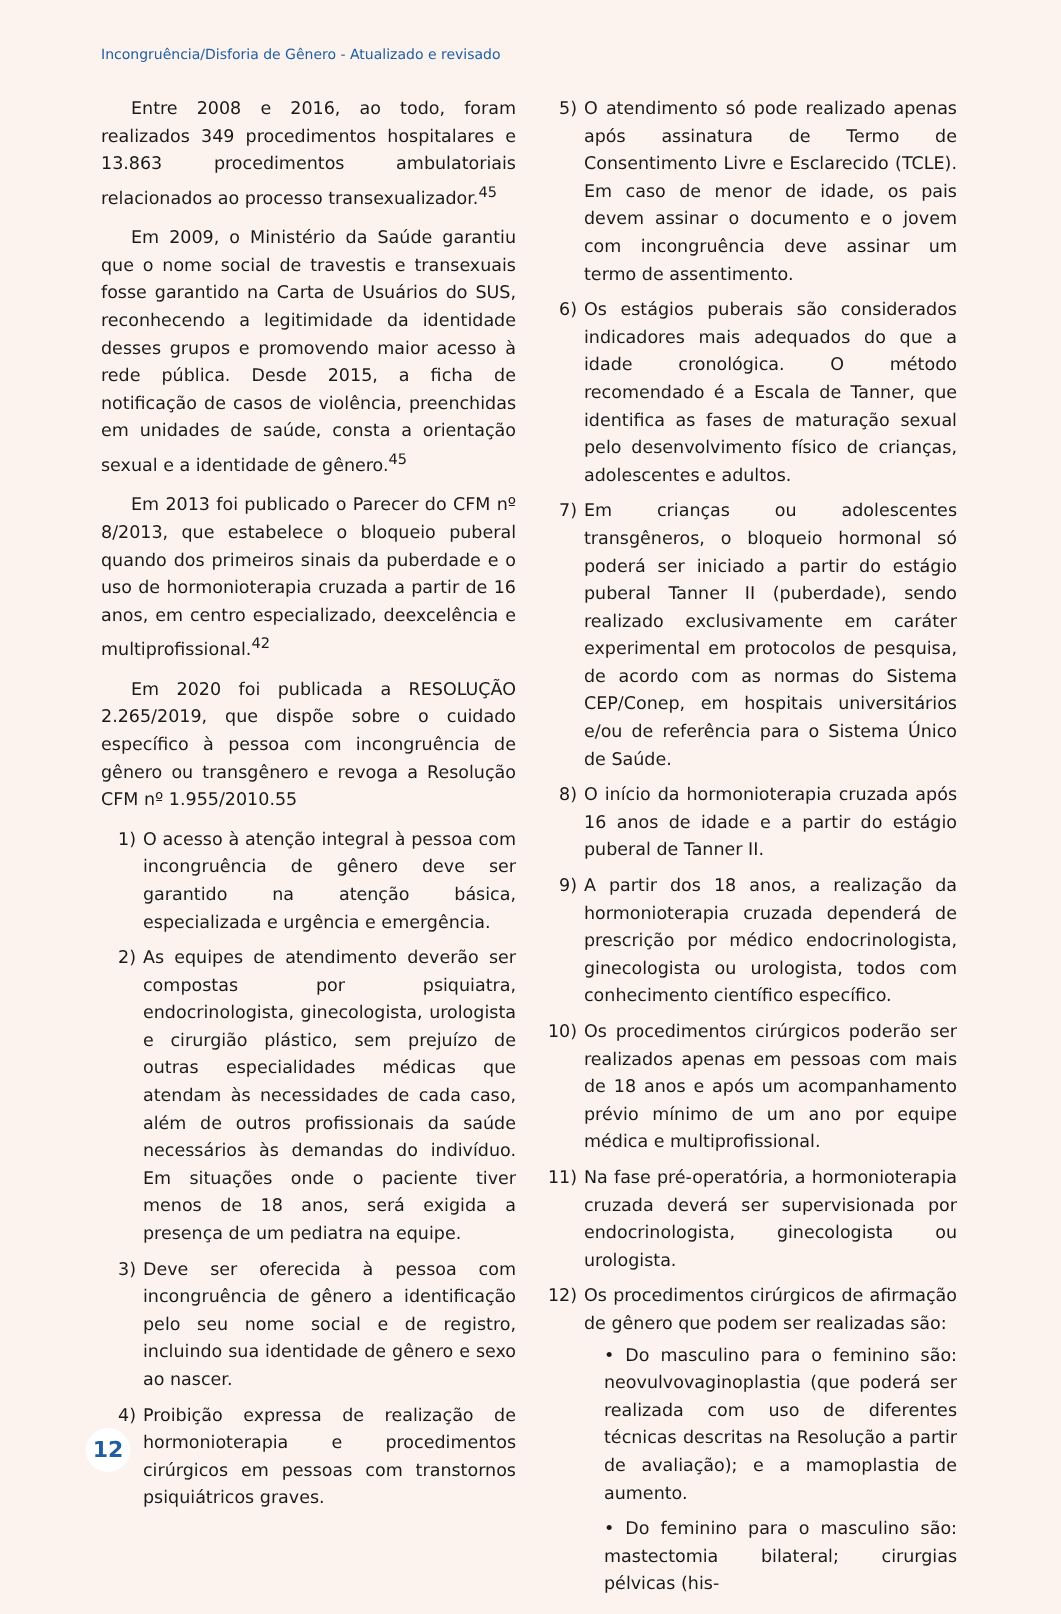Incongruência/Disforia de Gênero - Atualizado e revisado
Entre 2008 e 2016, ao todo, foram realizados 349 procedimentos hospitalares e 13.863 procedimentos ambulatoriais relacionados ao processo transexualizador.<sup>45</sup>
Em 2009, o Ministério da Saúde garantiu que o nome social de travestis e transexuais fosse garantido na Carta de Usuários do SUS, reconhecendo a legitimidade da identidade desses grupos e promovendo maior acesso à rede pública. Desde 2015, a ficha de notificação de casos de violência, preenchidas em unidades de saúde, consta a orientação sexual e a identidade de gênero.<sup>45</sup>
Em 2013 foi publicado o Parecer do CFM nº 8/2013, que estabelece o bloqueio puberal quando dos primeiros sinais da puberdade e o uso de hormonioterapia cruzada a partir de 16 anos, em centro especializado, deexcelência e multiprofissional.<sup>42</sup>
Em 2020 foi publicada a RESOLUÇÃO 2.265/2019, que dispõe sobre o cuidado específico à pessoa com incongruência de gênero ou transgênero e revoga a Resolução CFM nº 1.955/2010.55
1) O acesso à atenção integral à pessoa com incongruência de gênero deve ser garantido na atenção básica, especializada e urgência e emergência.
2) As equipes de atendimento deverão ser compostas por psiquiatra, endocrinologista, ginecologista, urologista e cirurgião plástico, sem prejuízo de outras especialidades médicas que atendam às necessidades de cada caso, além de outros profissionais da saúde necessários às demandas do indivíduo. Em situações onde o paciente tiver menos de 18 anos, será exigida a presença de um pediatra na equipe.
3) Deve ser oferecida à pessoa com incongruência de gênero a identificação pelo seu nome social e de registro, incluindo sua identidade de gênero e sexo ao nascer.
4) Proibição expressa de realização de hormonioterapia e procedimentos cirúrgicos em pessoas com transtornos psiquiátricos graves.
5) O atendimento só pode realizado apenas após assinatura de Termo de Consentimento Livre e Esclarecido (TCLE). Em caso de menor de idade, os pais devem assinar o documento e o jovem com incongruência deve assinar um termo de assentimento.
6) Os estágios puberais são considerados indicadores mais adequados do que a idade cronológica. O método recomendado é a Escala de Tanner, que identifica as fases de maturação sexual pelo desenvolvimento físico de crianças, adolescentes e adultos.
7) Em crianças ou adolescentes transgêneros, o bloqueio hormonal só poderá ser iniciado a partir do estágio puberal Tanner II (puberdade), sendo realizado exclusivamente em caráter experimental em protocolos de pesquisa, de acordo com as normas do Sistema CEP/Conep, em hospitais universitários e/ou de referência para o Sistema Único de Saúde.
8) O início da hormonioterapia cruzada após 16 anos de idade e a partir do estágio puberal de Tanner II.
9) A partir dos 18 anos, a realização da hormonioterapia cruzada dependerá de prescrição por médico endocrinologista, ginecologista ou urologista, todos com conhecimento científico específico.
10) Os procedimentos cirúrgicos poderão ser realizados apenas em pessoas com mais de 18 anos e após um acompanhamento prévio mínimo de um ano por equipe médica e multiprofissional.
11) Na fase pré-operatória, a hormonioterapia cruzada deverá ser supervisionada por endocrinologista, ginecologista ou urologista.
12) Os procedimentos cirúrgicos de afirmação de gênero que podem ser realizadas são:
• Do masculino para o feminino são: neovulvovaginoplastia (que poderá ser realizada com uso de diferentes técnicas descritas na Resolução a partir de avaliação); e a mamoplastia de aumento.
• Do feminino para o masculino são: mastectomia bilateral; cirurgias pélvicas (his-
12